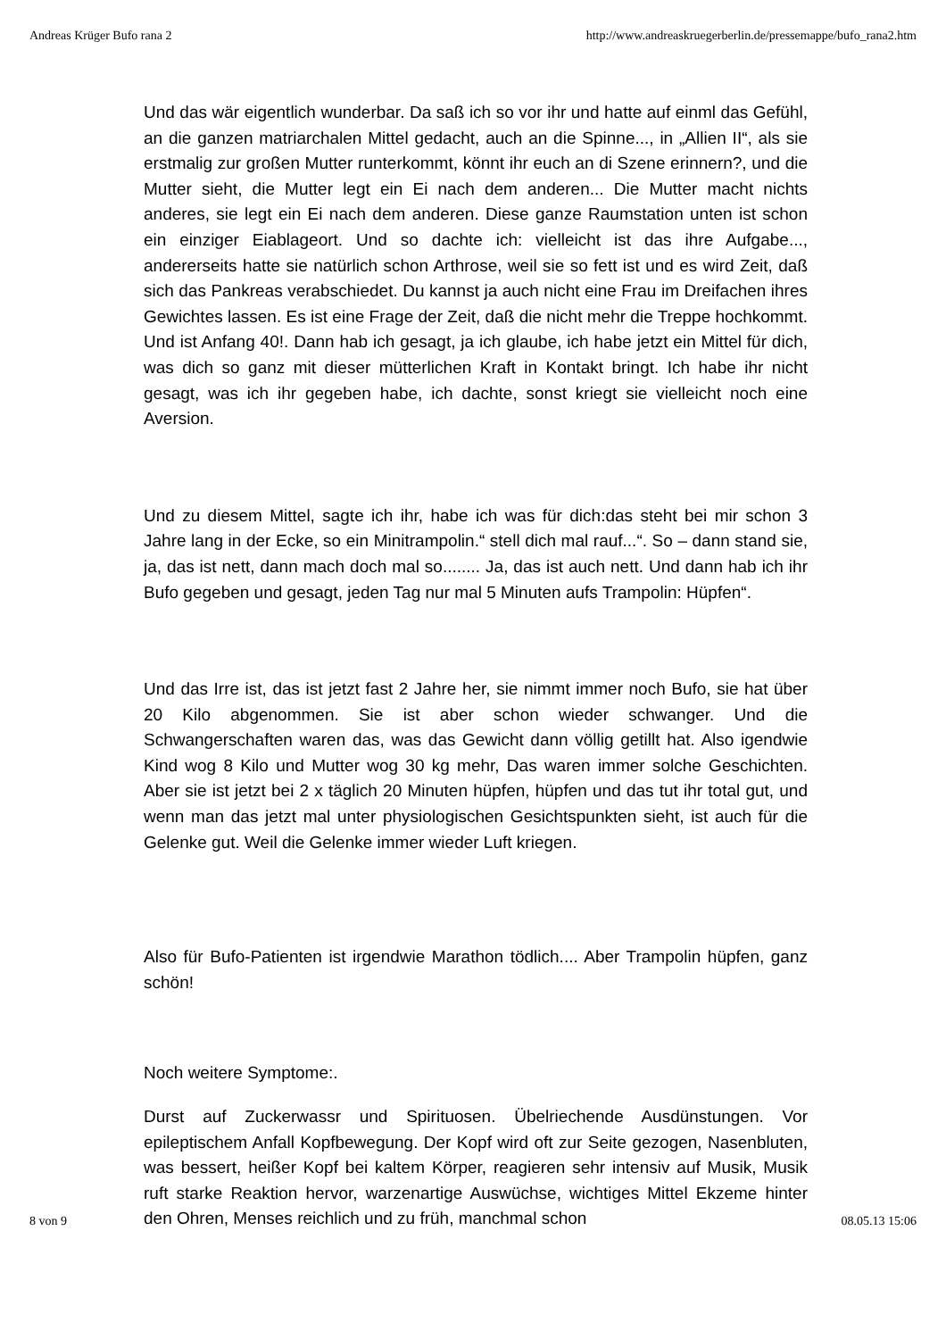Andreas Krüger Bufo rana 2 http://www.andreaskruegerberlin.de/pressemappe/bufo_rana2.htm
Und das wär eigentlich wunderbar. Da saß ich so vor ihr und hatte auf einml das Gefühl, an die ganzen matriarchalen Mittel gedacht, auch an die Spinne..., in „Allien II“, als sie erstmalig zur großen Mutter runterkommt, könnt ihr euch an di Szene erinnern?, und die Mutter sieht, die Mutter legt ein Ei nach dem anderen... Die Mutter macht nichts anderes, sie legt ein Ei nach dem anderen. Diese ganze Raumstation unten ist schon ein einziger Eiablageort. Und so dachte ich: vielleicht ist das ihre Aufgabe..., andererseits hatte sie natürlich schon Arthrose, weil sie so fett ist und es wird Zeit, daß sich das Pankreas verabschiedet. Du kannst ja auch nicht eine Frau im Dreifachen ihres Gewichtes lassen. Es ist eine Frage der Zeit, daß die nicht mehr die Treppe hochkommt. Und ist Anfang 40!. Dann hab ich gesagt, ja ich glaube, ich habe jetzt ein Mittel für dich, was dich so ganz mit dieser mütterlichen Kraft in Kontakt bringt. Ich habe ihr nicht gesagt, was ich ihr gegeben habe, ich dachte, sonst kriegt sie vielleicht noch eine Aversion.
Und zu diesem Mittel, sagte ich ihr, habe ich was für dich:das steht bei mir schon 3 Jahre lang in der Ecke, so ein Minitrampolin.“ stell dich mal rauf...“. So – dann stand sie, ja, das ist nett, dann mach doch mal so........ Ja, das ist auch nett. Und dann hab ich ihr Bufo gegeben und gesagt, jeden Tag nur mal 5 Minuten aufs Trampolin: Hüpfen“.
Und das Irre ist, das ist jetzt fast 2 Jahre her, sie nimmt immer noch Bufo, sie hat über 20 Kilo abgenommen. Sie ist aber schon wieder schwanger. Und die Schwangerschaften waren das, was das Gewicht dann völlig getillt hat. Also igendwie Kind wog 8 Kilo und Mutter wog 30 kg mehr, Das waren immer solche Geschichten. Aber sie ist jetzt bei 2 x täglich 20 Minuten hüpfen, hüpfen und das tut ihr total gut, und wenn man das jetzt mal unter physiologischen Gesichtspunkten sieht, ist auch für die Gelenke gut. Weil die Gelenke immer wieder Luft kriegen.
Also für Bufo-Patienten ist irgendwie Marathon tödlich.... Aber Trampolin hüpfen, ganz schön!
Noch weitere Symptome:.
Durst auf Zuckerwassr und Spirituosen. Übelriechende Ausdünstungen. Vor epileptischem Anfall Kopfbewegung. Der Kopf wird oft zur Seite gezogen, Nasenbluten, was bessert, heißer Kopf bei kaltem Körper, reagieren sehr intensiv auf Musik, Musik ruft starke Reaktion hervor, warzenartige Auswüchse, wichtiges Mittel Ekzeme hinter den Ohren, Menses reichlich und zu früh, manchmal schon
8 von 9 08.05.13 15:06